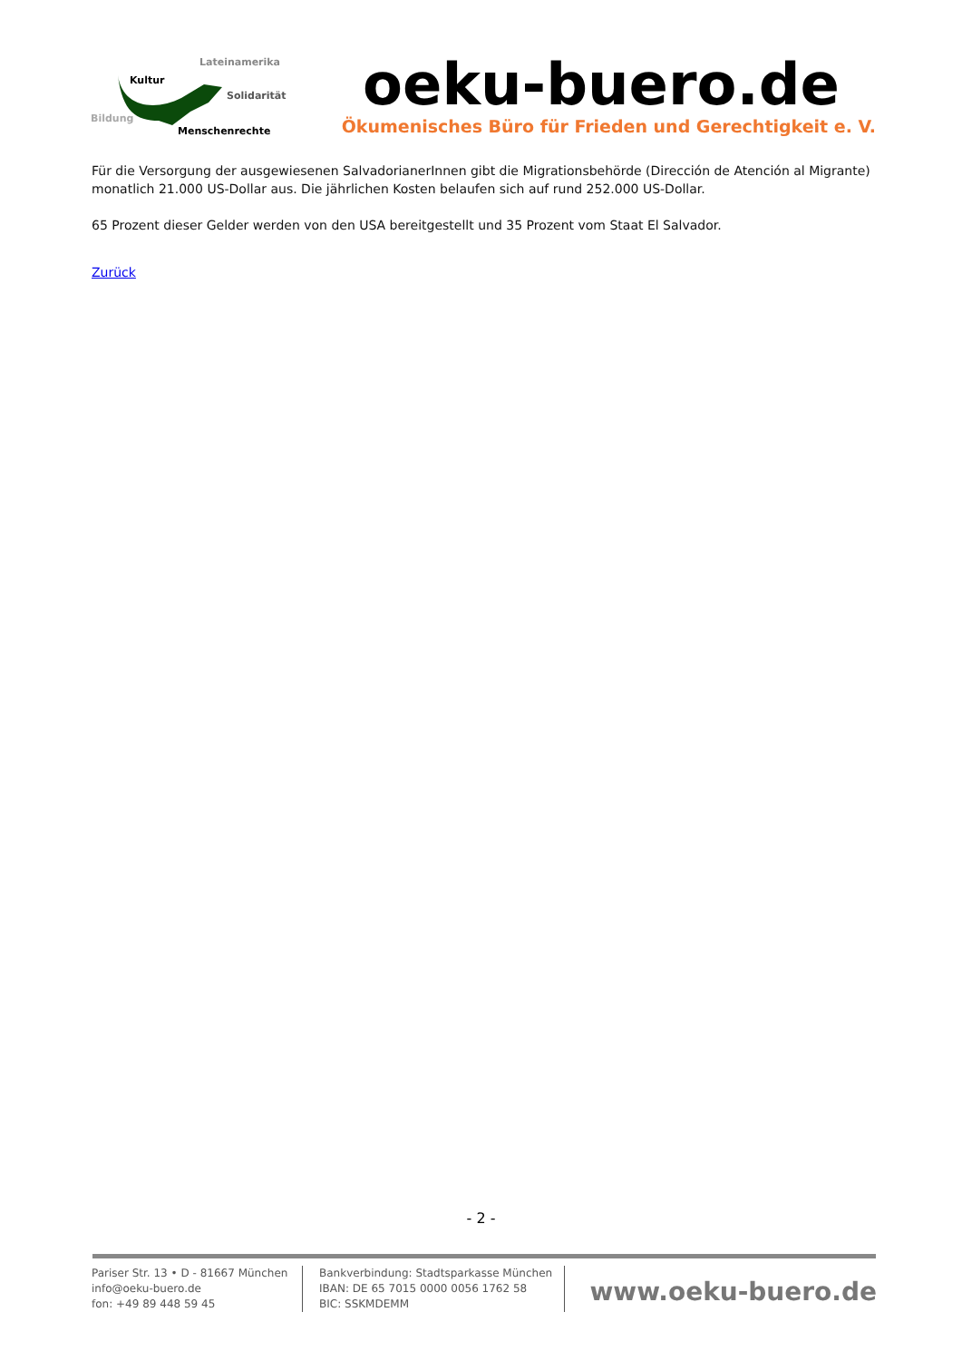Lateinamerika
Kultur
Solidarität
Bildung
Menschenrechte
oeku-buero.de
Ökumenisches Büro für Frieden und Gerechtigkeit e. V.
Für die Versorgung der ausgewiesenen SalvadorianerInnen gibt die Migrationsbehörde (Dirección de Atención al Migrante) monatlich 21.000 US-Dollar aus. Die jährlichen Kosten belaufen sich auf rund 252.000 US-Dollar.
65 Prozent dieser Gelder werden von den USA bereitgestellt und 35 Prozent vom Staat El Salvador.
Zurück
- 2 -
Pariser Str. 13 • D - 81667 München
info@oeku-buero.de
fon: +49 89 448 59 45
Bankverbindung: Stadtsparkasse München
IBAN: DE 65 7015 0000 0056 1762 58
BIC: SSKMDEMM
www.oeku-buero.de